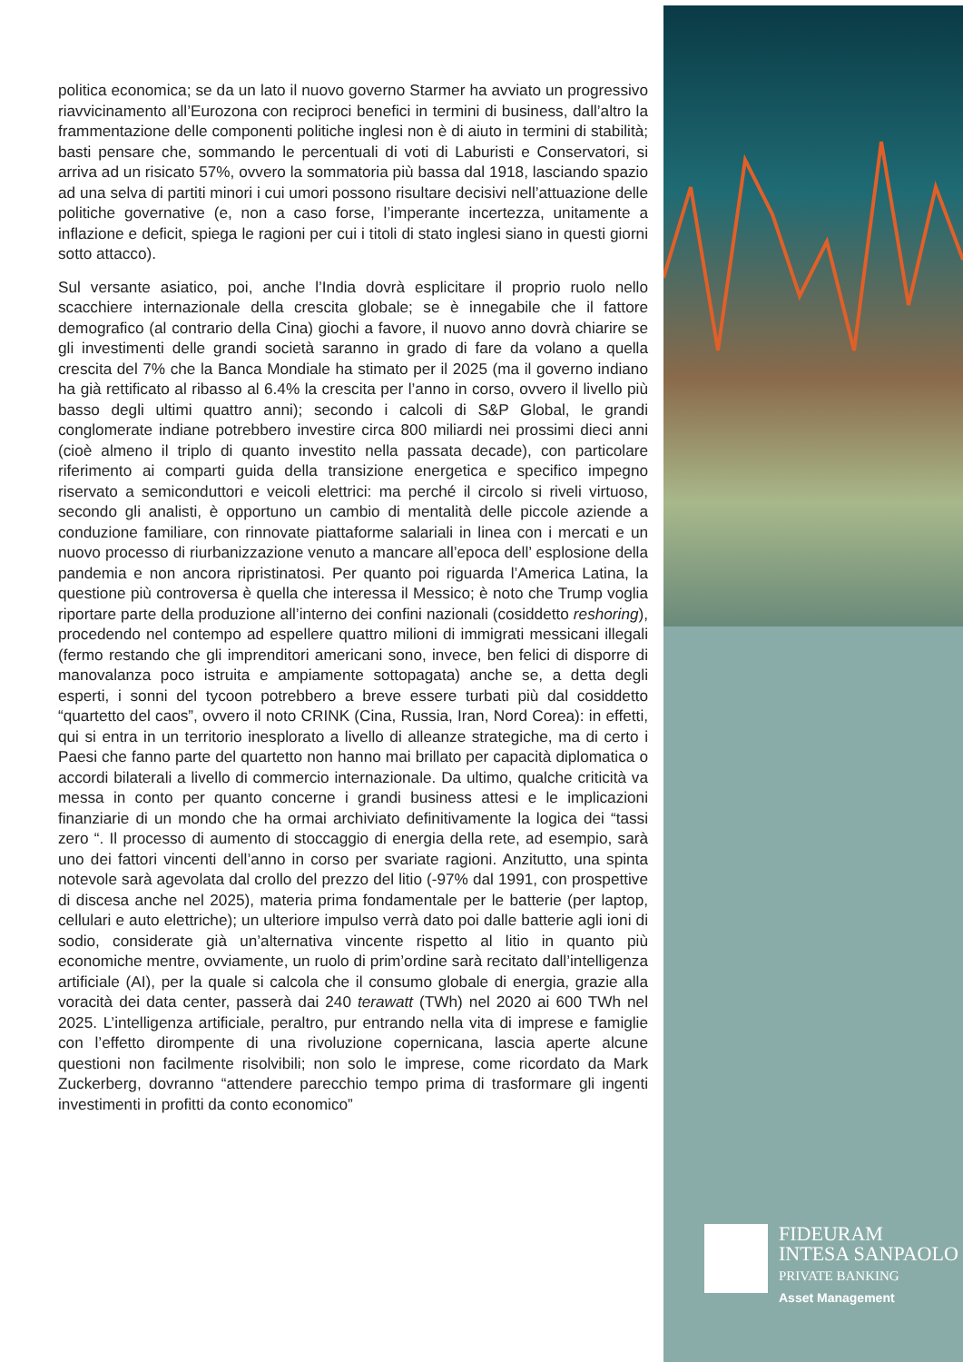politica economica; se da un lato il nuovo governo Starmer ha avviato un progressivo riavvicinamento all’Eurozona con reciproci benefici in termini di business, dall’altro la frammentazione delle componenti politiche inglesi non è di aiuto in termini di stabilità; basti pensare che, sommando le percentuali di voti di Laburisti e Conservatori, si arriva ad un risicato 57%, ovvero la sommatoria più bassa dal 1918, lasciando spazio ad una selva di partiti minori i cui umori possono risultare decisivi nell’attuazione delle politiche governative (e, non a caso forse, l’imperante incertezza, unitamente a inflazione e deficit, spiega le ragioni per cui i titoli di stato inglesi siano in questi giorni sotto attacco).
Sul versante asiatico, poi, anche l’India dovrà esplicitare il proprio ruolo nello scacchiere internazionale della crescita globale; se è innegabile che il fattore demografico (al contrario della Cina) giochi a favore, il nuovo anno dovrà chiarire se gli investimenti delle grandi società saranno in grado di fare da volano a quella crescita del 7% che la Banca Mondiale ha stimato per il 2025 (ma il governo indiano ha già rettificato al ribasso al 6.4% la crescita per l’anno in corso, ovvero il livello più basso degli ultimi quattro anni); secondo i calcoli di S&P Global, le grandi conglomerate indiane potrebbero investire circa 800 miliardi nei prossimi dieci anni (cioè almeno il triplo di quanto investito nella passata decade), con particolare riferimento ai comparti guida della transizione energetica e specifico impegno riservato a semiconduttori e veicoli elettrici: ma perché il circolo si riveli virtuoso, secondo gli analisti, è opportuno un cambio di mentalità delle piccole aziende a conduzione familiare, con rinnovate piattaforme salariali in linea con i mercati e un nuovo processo di riurbanizzazione venuto a mancare all’epoca dell’ esplosione della pandemia e non ancora ripristinatosi. Per quanto poi riguarda l’America Latina, la questione più controversa è quella che interessa il Messico; è noto che Trump voglia riportare parte della produzione all’interno dei confini nazionali (cosiddetto reshoring), procedendo nel contempo ad espellere quattro milioni di immigrati messicani illegali (fermo restando che gli imprenditori americani sono, invece, ben felici di disporre di manovalanza poco istruita e ampiamente sottopagata) anche se, a detta degli esperti, i sonni del tycoon potrebbero a breve essere turbati più dal cosiddetto “quartetto del caos”, ovvero il noto CRINK (Cina, Russia, Iran, Nord Corea): in effetti, qui si entra in un territorio inesplorato a livello di alleanze strategiche, ma di certo i Paesi che fanno parte del quartetto non hanno mai brillato per capacità diplomatica o accordi bilaterali a livello di commercio internazionale. Da ultimo, qualche criticità va messa in conto per quanto concerne i grandi business attesi e le implicazioni finanziarie di un mondo che ha ormai archiviato definitivamente la logica dei “tassi zero “. Il processo di aumento di stoccaggio di energia della rete, ad esempio, sarà uno dei fattori vincenti dell’anno in corso per svariate ragioni. Anzitutto, una spinta notevole sarà agevolata dal crollo del prezzo del litio (-97% dal 1991, con prospettive di discesa anche nel 2025), materia prima fondamentale per le batterie (per laptop, cellulari e auto elettriche); un ulteriore impulso verrà dato poi dalle batterie agli ioni di sodio, considerate già un’alternativa vincente rispetto al litio in quanto più economiche mentre, ovviamente, un ruolo di prim’ordine sarà recitato dall’intelligenza artificiale (AI), per la quale si calcola che il consumo globale di energia, grazie alla voracità dei data center, passerà dai 240 terawatt (TWh) nel 2020 ai 600 TWh nel 2025. L’intelligenza artificiale, peraltro, pur entrando nella vita di imprese e famiglie con l’effetto dirompente di una rivoluzione copernicana, lascia aperte alcune questioni non facilmente risolvibili; non solo le imprese, come ricordato da Mark Zuckerberg, dovranno “attendere parecchio tempo prima di trasformare gli ingenti investimenti in profitti da conto economico”
FIDEURAM
INTESA SANPAOLO
PRIVATE BANKING
Asset Management